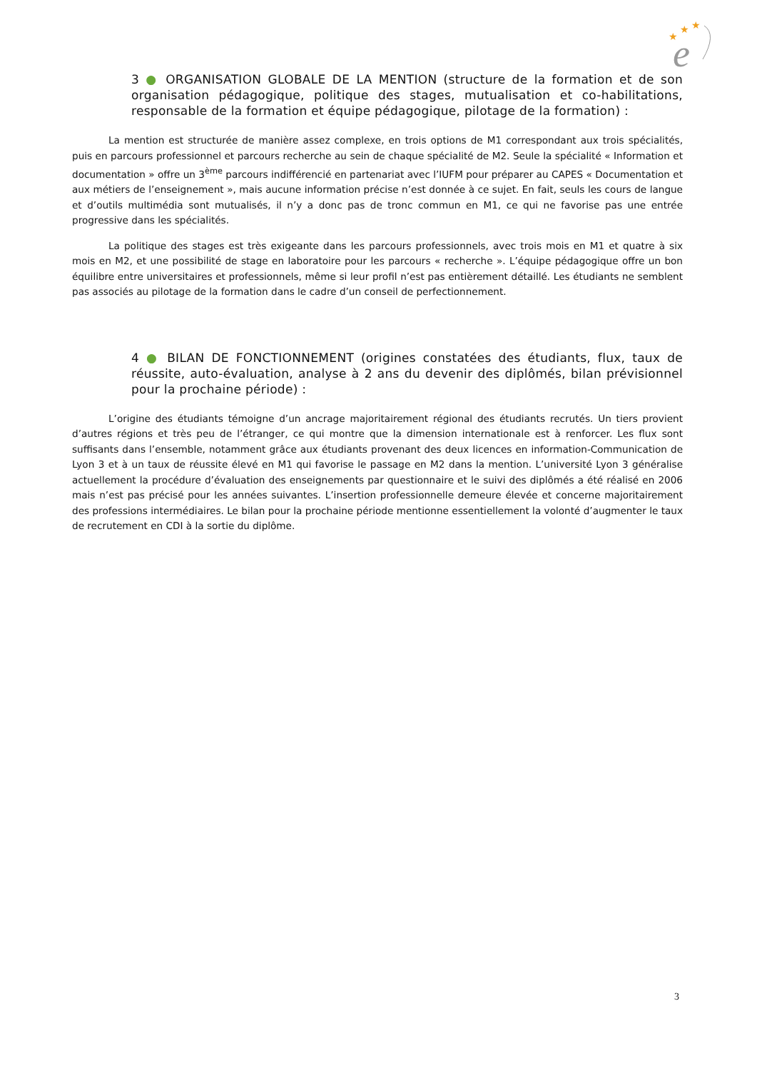★
★
★
e
3 ● ORGANISATION GLOBALE DE LA MENTION (structure de la formation et de son organisation pédagogique, politique des stages, mutualisation et co-habilitations, responsable de la formation et équipe pédagogique, pilotage de la formation) :
La mention est structurée de manière assez complexe, en trois options de M1 correspondant aux trois spécialités, puis en parcours professionnel et parcours recherche au sein de chaque spécialité de M2. Seule la spécialité « Information et documentation » offre un 3<sup>ème</sup> parcours indifférencié en partenariat avec l’IUFM pour préparer au CAPES « Documentation et aux métiers de l’enseignement », mais aucune information précise n’est donnée à ce sujet. En fait, seuls les cours de langue et d’outils multimédia sont mutualisés, il n’y a donc pas de tronc commun en M1, ce qui ne favorise pas une entrée progressive dans les spécialités.
La politique des stages est très exigeante dans les parcours professionnels, avec trois mois en M1 et quatre à six mois en M2, et une possibilité de stage en laboratoire pour les parcours « recherche ». L’équipe pédagogique offre un bon équilibre entre universitaires et professionnels, même si leur profil n’est pas entièrement détaillé. Les étudiants ne semblent pas associés au pilotage de la formation dans le cadre d’un conseil de perfectionnement.
4 ● BILAN DE FONCTIONNEMENT (origines constatées des étudiants, flux, taux de réussite, auto-évaluation, analyse à 2 ans du devenir des diplômés, bilan prévisionnel pour la prochaine période) :
L’origine des étudiants témoigne d’un ancrage majoritairement régional des étudiants recrutés. Un tiers provient d’autres régions et très peu de l’étranger, ce qui montre que la dimension internationale est à renforcer. Les flux sont suffisants dans l’ensemble, notamment grâce aux étudiants provenant des deux licences en information-Communication de Lyon 3 et à un taux de réussite élevé en M1 qui favorise le passage en M2 dans la mention. L’université Lyon 3 généralise actuellement la procédure d’évaluation des enseignements par questionnaire et le suivi des diplômés a été réalisé en 2006 mais n’est pas précisé pour les années suivantes. L’insertion professionnelle demeure élevée et concerne majoritairement des professions intermédiaires. Le bilan pour la prochaine période mentionne essentiellement la volonté d’augmenter le taux de recrutement en CDI à la sortie du diplôme.
3